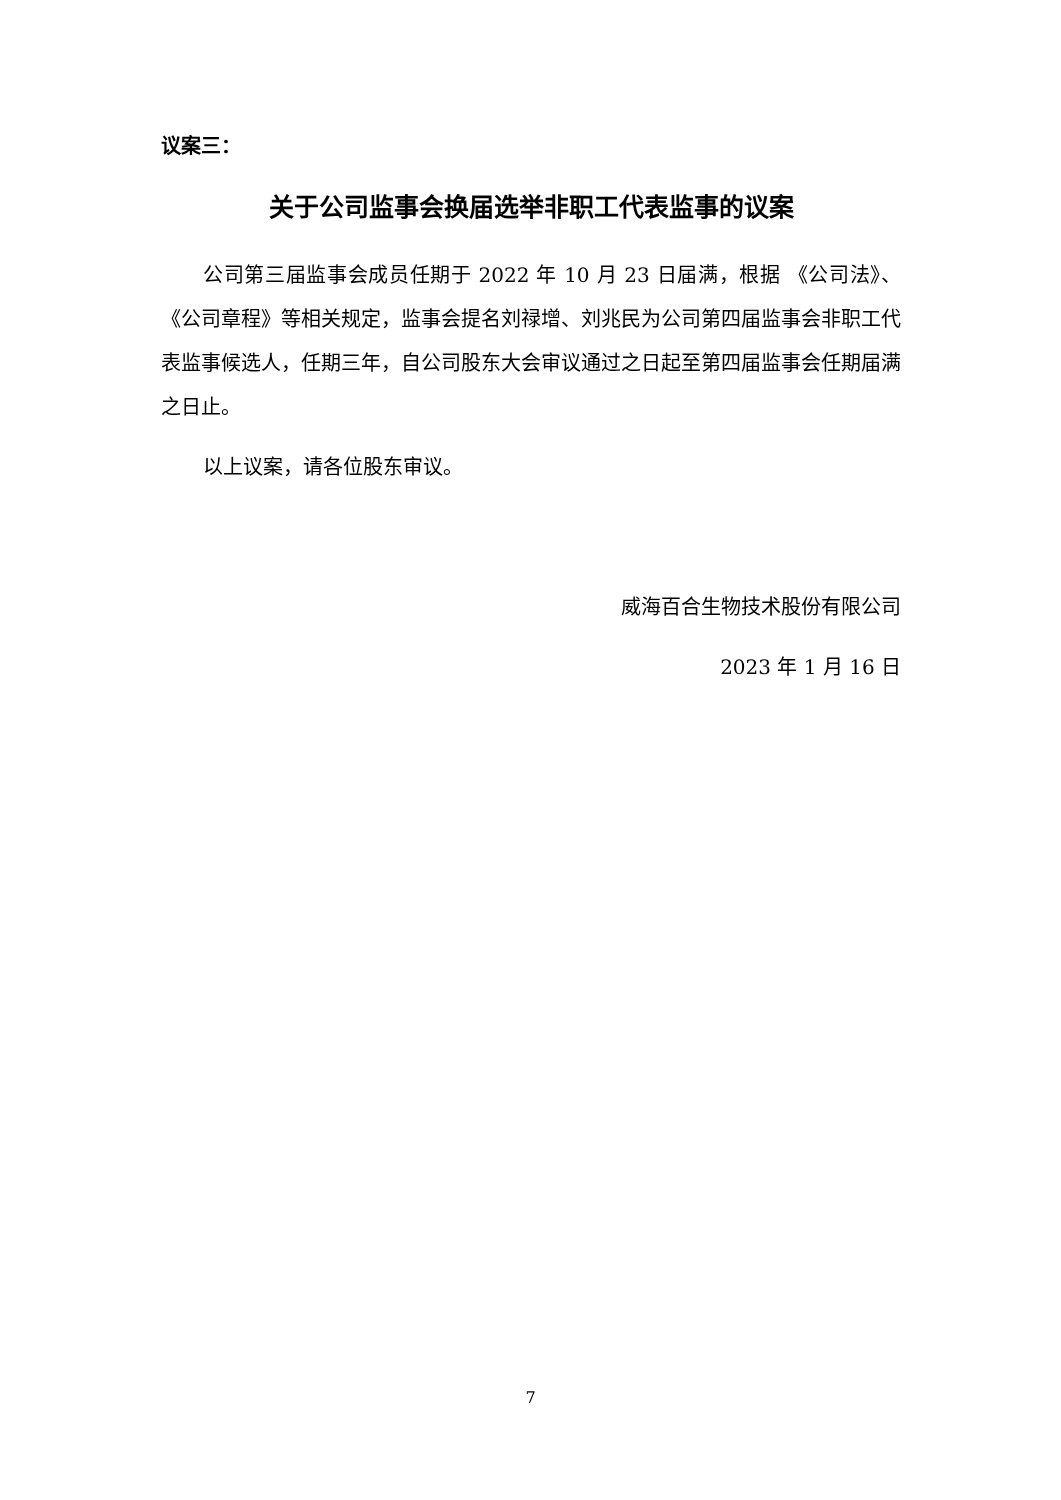议案三：
关于公司监事会换届选举非职工代表监事的议案
公司第三届监事会成员任期于 2022 年 10 月 23 日届满，根据 《公司法》、《公司章程》等相关规定，监事会提名刘禄增、刘兆民为公司第四届监事会非职工代表监事候选人，任期三年，自公司股东大会审议通过之日起至第四届监事会任期届满之日止。
以上议案，请各位股东审议。
威海百合生物技术股份有限公司
2023 年 1 月 16 日
7